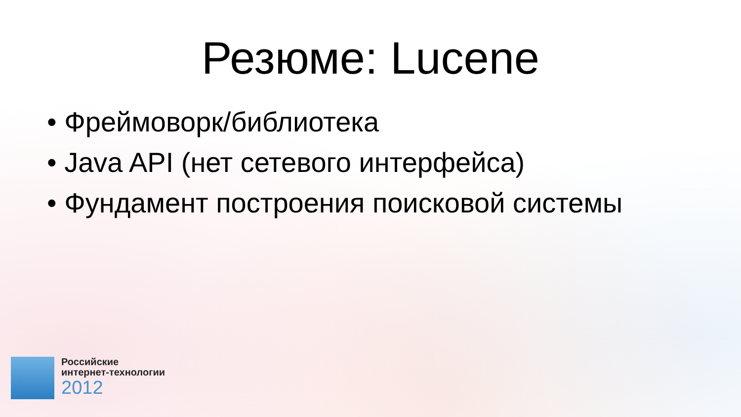Резюме: Lucene
• Фреймоворк/библиотека
• Java API (нет сетевого интерфейса)
• Фундамент построения поисковой системы
Российские
интернет-технологии
2012